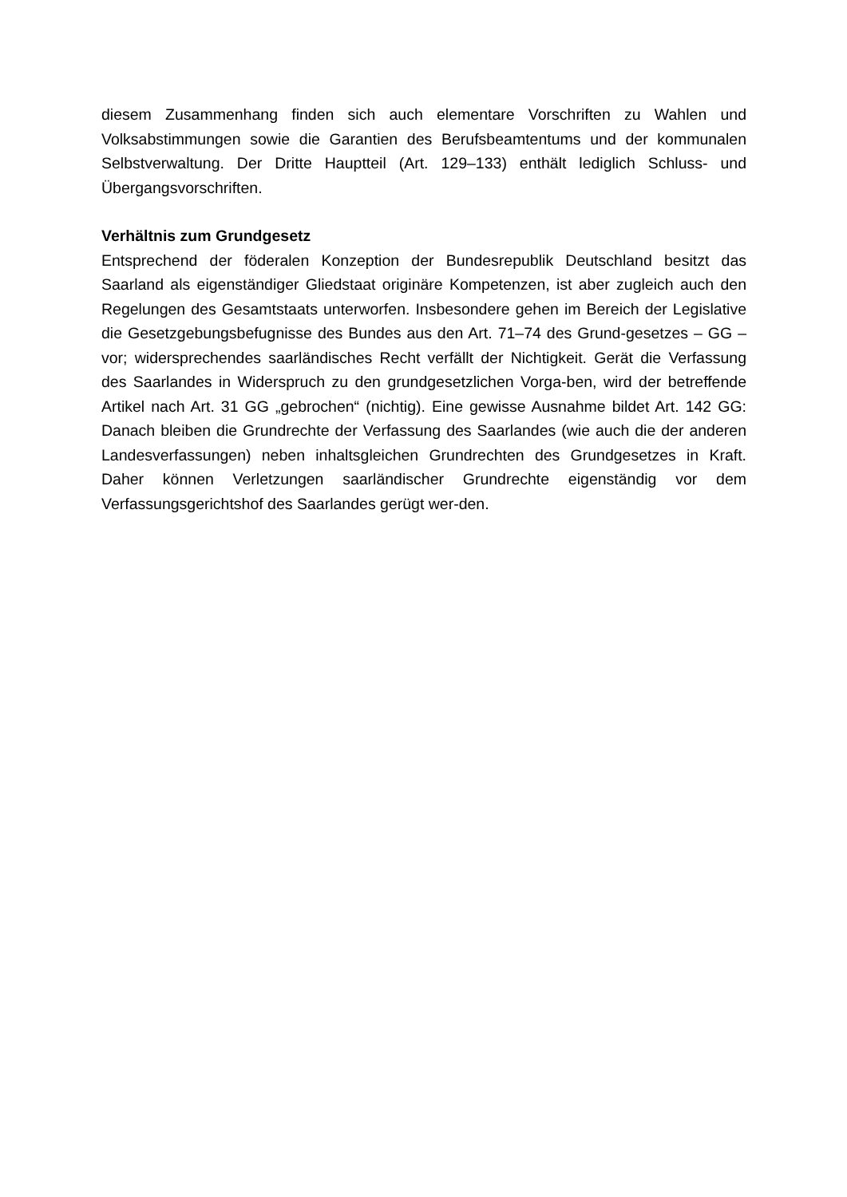diesem Zusammenhang finden sich auch elementare Vorschriften zu Wahlen und Volksabstimmungen sowie die Garantien des Berufsbeamtentums und der kommunalen Selbstverwaltung. Der Dritte Hauptteil (Art. 129–133) enthält lediglich Schluss- und Übergangsvorschriften.
Verhältnis zum Grundgesetz
Entsprechend der föderalen Konzeption der Bundesrepublik Deutschland besitzt das Saarland als eigenständiger Gliedstaat originäre Kompetenzen, ist aber zugleich auch den Regelungen des Gesamtstaats unterworfen. Insbesondere gehen im Bereich der Legislative die Gesetzgebungsbefugnisse des Bundes aus den Art. 71–74 des Grund-gesetzes – GG – vor; widersprechendes saarländisches Recht verfällt der Nichtigkeit. Gerät die Verfassung des Saarlandes in Widerspruch zu den grundgesetzlichen Vorga-ben, wird der betreffende Artikel nach Art. 31 GG „gebrochen“ (nichtig). Eine gewisse Ausnahme bildet Art. 142 GG: Danach bleiben die Grundrechte der Verfassung des Saarlandes (wie auch die der anderen Landesverfassungen) neben inhaltsgleichen Grundrechten des Grundgesetzes in Kraft. Daher können Verletzungen saarländischer Grundrechte eigenständig vor dem Verfassungsgerichtshof des Saarlandes gerügt wer-den.